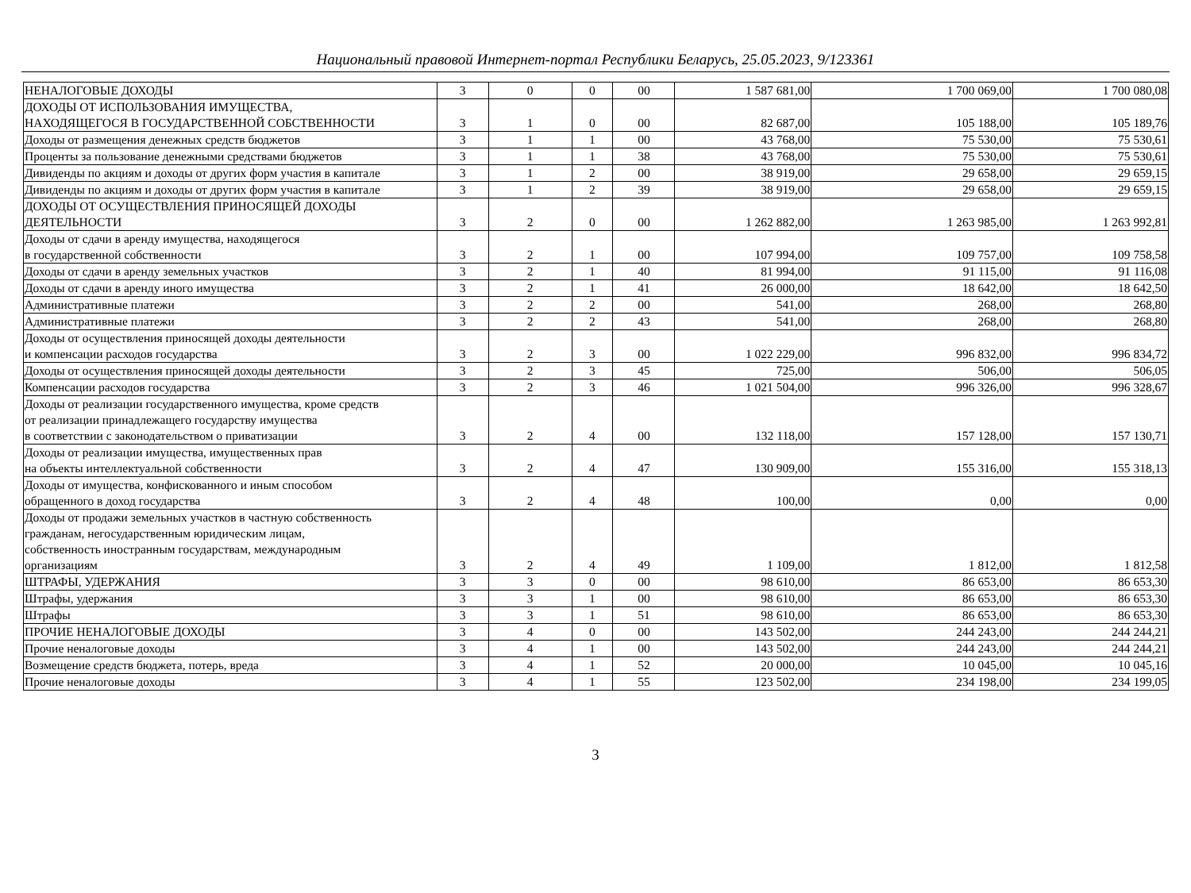Национальный правовой Интернет-портал Республики Беларусь, 25.05.2023, 9/123361
| НЕНАЛОГОВЫЕ ДОХОДЫ | 3 | 0 | 0 | 00 | 1 587 681,00 | 1 700 069,00 | 1 700 080,08 |
| ДОХОДЫ ОТ ИСПОЛЬЗОВАНИЯ ИМУЩЕСТВА, НАХОДЯЩЕГОСЯ В ГОСУДАРСТВЕННОЙ СОБСТВЕННОСТИ | 3 | 1 | 0 | 00 | 82 687,00 | 105 188,00 | 105 189,76 |
| Доходы от размещения денежных средств бюджетов | 3 | 1 | 1 | 00 | 43 768,00 | 75 530,00 | 75 530,61 |
| Проценты за пользование денежными средствами бюджетов | 3 | 1 | 1 | 38 | 43 768,00 | 75 530,00 | 75 530,61 |
| Дивиденды по акциям и доходы от других форм участия в капитале | 3 | 1 | 2 | 00 | 38 919,00 | 29 658,00 | 29 659,15 |
| Дивиденды по акциям и доходы от других форм участия в капитале | 3 | 1 | 2 | 39 | 38 919,00 | 29 658,00 | 29 659,15 |
| ДОХОДЫ ОТ ОСУЩЕСТВЛЕНИЯ ПРИНОСЯЩЕЙ ДОХОДЫ ДЕЯТЕЛЬНОСТИ | 3 | 2 | 0 | 00 | 1 262 882,00 | 1 263 985,00 | 1 263 992,81 |
| Доходы от сдачи в аренду имущества, находящегося в государственной собственности | 3 | 2 | 1 | 00 | 107 994,00 | 109 757,00 | 109 758,58 |
| Доходы от сдачи в аренду земельных участков | 3 | 2 | 1 | 40 | 81 994,00 | 91 115,00 | 91 116,08 |
| Доходы от сдачи в аренду иного имущества | 3 | 2 | 1 | 41 | 26 000,00 | 18 642,00 | 18 642,50 |
| Административные платежи | 3 | 2 | 2 | 00 | 541,00 | 268,00 | 268,80 |
| Административные платежи | 3 | 2 | 2 | 43 | 541,00 | 268,00 | 268,80 |
| Доходы от осуществления приносящей доходы деятельности и компенсации расходов государства | 3 | 2 | 3 | 00 | 1 022 229,00 | 996 832,00 | 996 834,72 |
| Доходы от осуществления приносящей доходы деятельности | 3 | 2 | 3 | 45 | 725,00 | 506,00 | 506,05 |
| Компенсации расходов государства | 3 | 2 | 3 | 46 | 1 021 504,00 | 996 326,00 | 996 328,67 |
| Доходы от реализации государственного имущества, кроме средств от реализации принадлежащего государству имущества в соответствии с законодательством о приватизации | 3 | 2 | 4 | 00 | 132 118,00 | 157 128,00 | 157 130,71 |
| Доходы от реализации имущества, имущественных прав на объекты интеллектуальной собственности | 3 | 2 | 4 | 47 | 130 909,00 | 155 316,00 | 155 318,13 |
| Доходы от имущества, конфискованного и иным способом обращенного в доход государства | 3 | 2 | 4 | 48 | 100,00 | 0,00 | 0,00 |
| Доходы от продажи земельных участков в частную собственность гражданам, негосударственным юридическим лицам, собственность иностранным государствам, международным организациям | 3 | 2 | 4 | 49 | 1 109,00 | 1 812,00 | 1 812,58 |
| ШТРАФЫ, УДЕРЖАНИЯ | 3 | 3 | 0 | 00 | 98 610,00 | 86 653,00 | 86 653,30 |
| Штрафы, удержания | 3 | 3 | 1 | 00 | 98 610,00 | 86 653,00 | 86 653,30 |
| Штрафы | 3 | 3 | 1 | 51 | 98 610,00 | 86 653,00 | 86 653,30 |
| ПРОЧИЕ НЕНАЛОГОВЫЕ ДОХОДЫ | 3 | 4 | 0 | 00 | 143 502,00 | 244 243,00 | 244 244,21 |
| Прочие неналоговые доходы | 3 | 4 | 1 | 00 | 143 502,00 | 244 243,00 | 244 244,21 |
| Возмещение средств бюджета, потерь, вреда | 3 | 4 | 1 | 52 | 20 000,00 | 10 045,00 | 10 045,16 |
| Прочие неналоговые доходы | 3 | 4 | 1 | 55 | 123 502,00 | 234 198,00 | 234 199,05 |
3